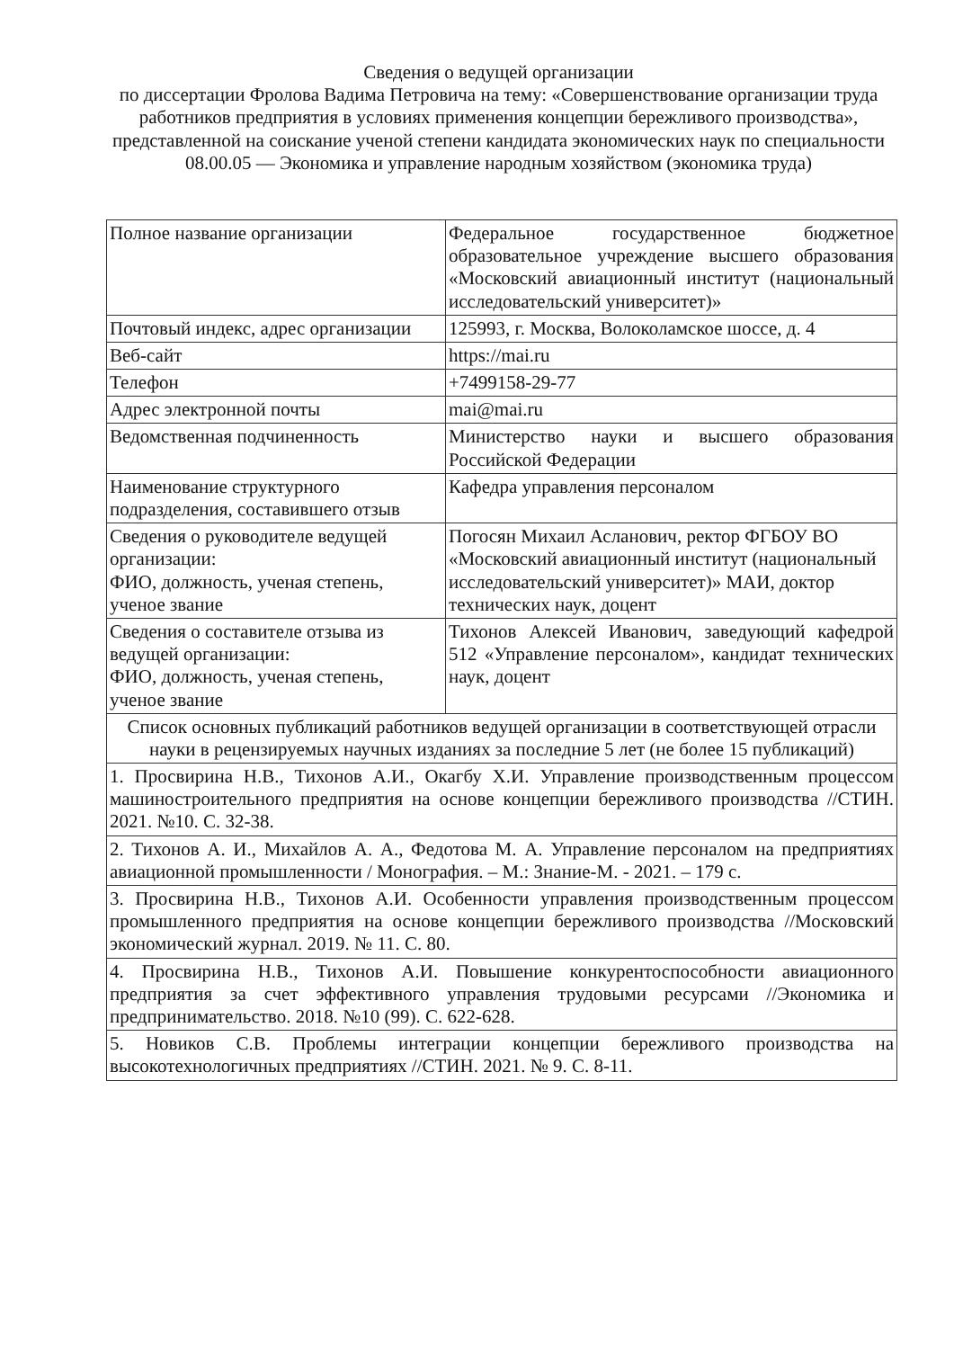Сведения о ведущей организации
по диссертации Фролова Вадима Петровича на тему: «Совершенствование организации труда работников предприятия в условиях применения концепции бережливого производства», представленной на соискание ученой степени кандидата экономических наук по специальности 08.00.05 — Экономика и управление народным хозяйством (экономика труда)
| Полное название организации | Федеральное государственное бюджетное образовательное учреждение высшего образования «Московский авиационный институт (национальный исследовательский университет)» |
| Почтовый индекс, адрес организации | 125993, г. Москва, Волоколамское шоссе, д. 4 |
| Веб-сайт | https://mai.ru |
| Телефон | +7499158-29-77 |
| Адрес электронной почты | mai@mai.ru |
| Ведомственная подчиненность | Министерство науки и высшего образования Российской Федерации |
| Наименование структурного подразделения, составившего отзыв | Кафедра управления персоналом |
| Сведения о руководителе ведущей организации: ФИО, должность, ученая степень, ученое звание | Погосян Михаил Асланович, ректор ФГБОУ ВО «Московский авиационный институт (национальный исследовательский университет)» МАИ, доктор технических наук, доцент |
| Сведения о составителе отзыва из ведущей организации: ФИО, должность, ученая степень, ученое звание | Тихонов Алексей Иванович, заведующий кафедрой 512 «Управление персоналом», кандидат технических наук, доцент |
| Список основных публикаций работников ведущей организации в соответствующей отрасли науки в рецензируемых научных изданиях за последние 5 лет (не более 15 публикаций) | |
| 1. Просвирина Н.В., Тихонов А.И., Окагбу Х.И. Управление производственным процессом машиностроительного предприятия на основе концепции бережливого производства //СТИН. 2021. №10. С. 32-38. | |
| 2. Тихонов А. И., Михайлов А. А., Федотова М. А. Управление персоналом на предприятиях авиационной промышленности / Монография. – М.: Знание-М. - 2021. – 179 с. | |
| 3. Просвирина Н.В., Тихонов А.И. Особенности управления производственным процессом промышленного предприятия на основе концепции бережливого производства //Московский экономический журнал. 2019. № 11. С. 80. | |
| 4. Просвирина Н.В., Тихонов А.И. Повышение конкурентоспособности авиационного предприятия за счет эффективного управления трудовыми ресурсами //Экономика и предпринимательство. 2018. №10 (99). С. 622-628. | |
| 5. Новиков С.В. Проблемы интеграции концепции бережливого производства на высокотехнологичных предприятиях //СТИН. 2021. № 9. С. 8-11. | |